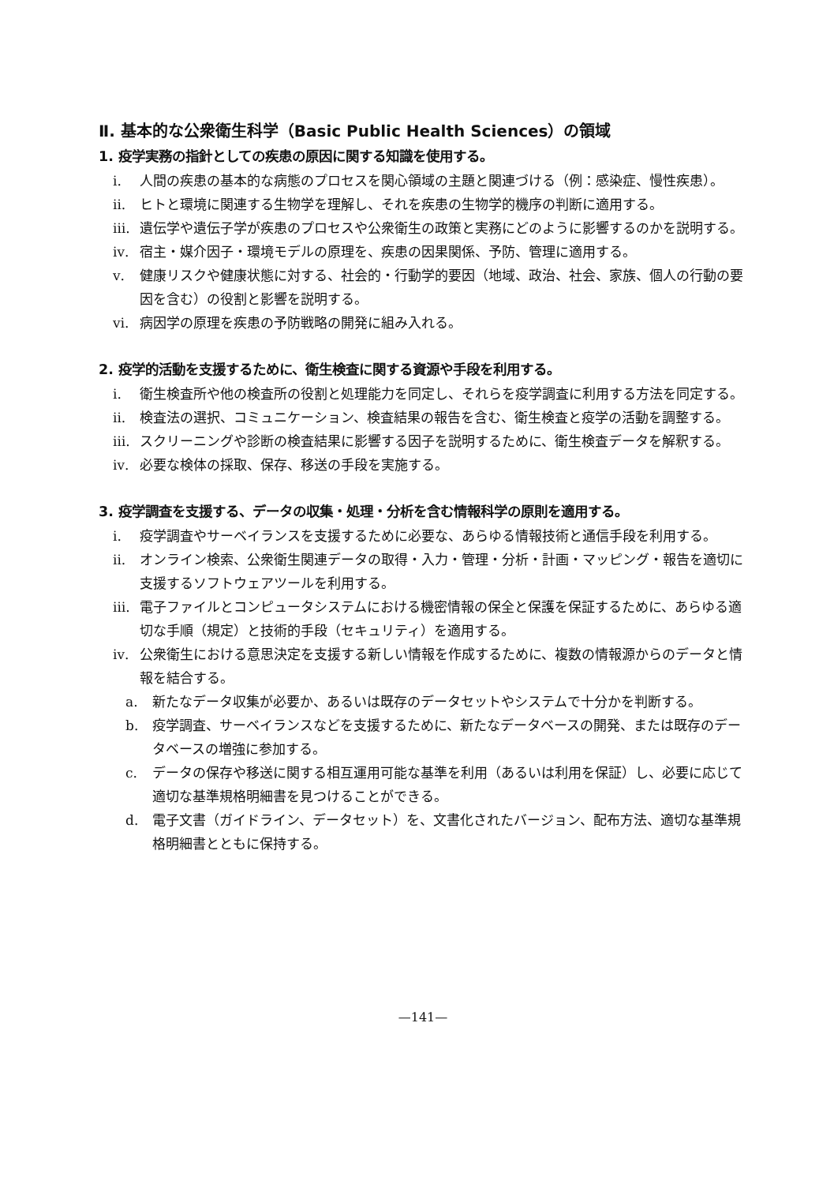Ⅱ. 基本的な公衆衛生科学（Basic Public Health Sciences）の領域
1. 疫学実務の指針としての疾患の原因に関する知識を使用する。
ⅰ. 人間の疾患の基本的な病態のプロセスを関心領域の主題と関連づける（例：感染症、慢性疾患）。
ⅱ. ヒトと環境に関連する生物学を理解し、それを疾患の生物学的機序の判断に適用する。
ⅲ. 遺伝学や遺伝子学が疾患のプロセスや公衆衛生の政策と実務にどのように影響するのかを説明する。
ⅳ. 宿主・媒介因子・環境モデルの原理を、疾患の因果関係、予防、管理に適用する。
ⅴ. 健康リスクや健康状態に対する、社会的・行動学的要因（地域、政治、社会、家族、個人の行動の要因を含む）の役割と影響を説明する。
ⅵ. 病因学の原理を疾患の予防戦略の開発に組み入れる。
2. 疫学的活動を支援するために、衛生検査に関する資源や手段を利用する。
ⅰ. 衛生検査所や他の検査所の役割と処理能力を同定し、それらを疫学調査に利用する方法を同定する。
ⅱ. 検査法の選択、コミュニケーション、検査結果の報告を含む、衛生検査と疫学の活動を調整する。
ⅲ. スクリーニングや診断の検査結果に影響する因子を説明するために、衛生検査データを解釈する。
ⅳ. 必要な検体の採取、保存、移送の手段を実施する。
3. 疫学調査を支援する、データの収集・処理・分析を含む情報科学の原則を適用する。
ⅰ. 疫学調査やサーベイランスを支援するために必要な、あらゆる情報技術と通信手段を利用する。
ⅱ. オンライン検索、公衆衛生関連データの取得・入力・管理・分析・計画・マッピング・報告を適切に支援するソフトウェアツールを利用する。
ⅲ. 電子ファイルとコンピュータシステムにおける機密情報の保全と保護を保証するために、あらゆる適切な手順（規定）と技術的手段（セキュリティ）を適用する。
ⅳ. 公衆衛生における意思決定を支援する新しい情報を作成するために、複数の情報源からのデータと情報を結合する。
a. 新たなデータ収集が必要か、あるいは既存のデータセットやシステムで十分かを判断する。
b. 疫学調査、サーベイランスなどを支援するために、新たなデータベースの開発、または既存のデータベースの増強に参加する。
c. データの保存や移送に関する相互運用可能な基準を利用（あるいは利用を保証）し、必要に応じて適切な基準規格明細書を見つけることができる。
d. 電子文書（ガイドライン、データセット）を、文書化されたバージョン、配布方法、適切な基準規格明細書とともに保持する。
—141—